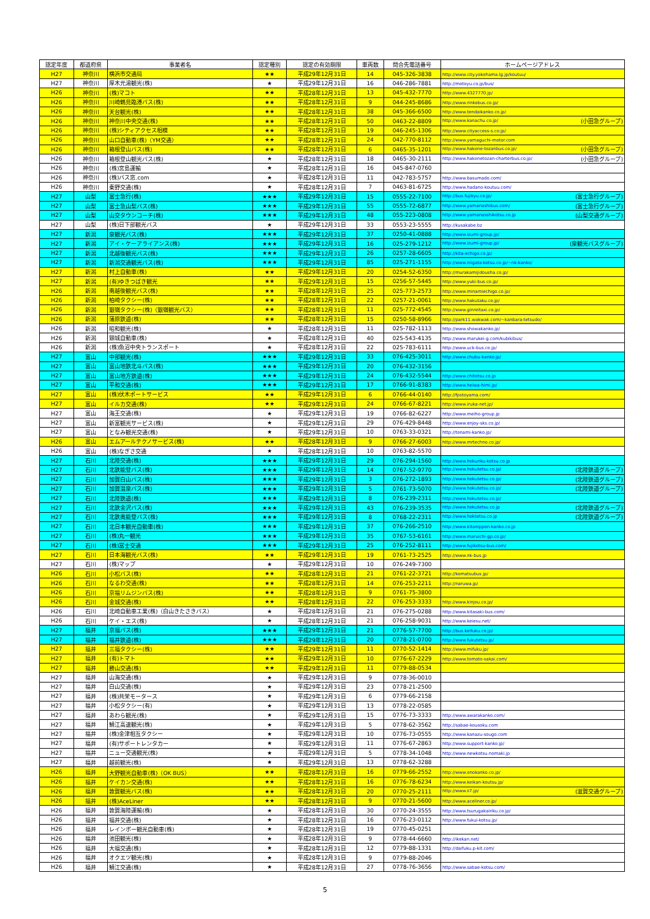| 認定年度 | 都道府県 | 事業者名 | 認定種別 | 認定の有効期限 | 車両数 | 問合先電話番号 | ホームページアドレス |
| --- | --- | --- | --- | --- | --- | --- | --- |
| H27 | 神奈川 | 横浜市交通局 | ★★ | 平成29年12月31日 | 14 | 045-326-3838 | http://www.city.yokohama.lg.jp/koutuu/ |
| H27 | 神奈川 | 厚木元湯観光(株) | ★ | 平成29年12月31日 | 16 | 046-286-7881 | http://motoyu.co.jp/bus/ |
| H26 | 神奈川 | (株)マコト | ★★ | 平成28年12月31日 | 13 | 045-432-7770 | http://www.4327770.jp/ |
| H26 | 神奈川 | 川崎鶴見臨港バス(株) | ★★ | 平成28年12月31日 | 9 | 044-245-8686 | http://www.rinkobus.co.jp/ |
| H26 | 神奈川 | 天台観光(株) | ★★ | 平成28年12月31日 | 38 | 045-366-6500 | http://www.tendaikanko.co.jp/ |
| H26 | 神奈川 | 神奈川中央交通(株) | ★★ | 平成28年12月31日 | 50 | 0463-22-8809 | http://www.kanachu.co.jp/ (小田急グループ) |
| H26 | 神奈川 | (株)シティアクセス相模 | ★★ | 平成28年12月31日 | 19 | 046-245-1306 | http://www.cityaccess-s.co.jp/ |
| H26 | 神奈川 | 山口自動車(株)（YM交通） | ★★ | 平成28年12月31日 | 24 | 042-770-8112 | http://www.yamaguchi-motor.com |
| H26 | 神奈川 | 箱根登山バス(株) | ★★ | 平成28年12月31日 | 6 | 0465-35-1201 | http://www.hakone-tozanbus.co.jp/ (小田急グループ) |
| H26 | 神奈川 | 箱根登山観光バス(株) | ★ | 平成28年12月31日 | 18 | 0465-30-2111 | http://www.hakonetozan-charterbus.co.jp/ (小田急グループ) |
| H26 | 神奈川 | (株)宮島運輸 | ★ | 平成28年12月31日 | 16 | 045-847-0760 | |
| H26 | 神奈川 | (株)バス窓.com | ★ | 平成28年12月31日 | 11 | 042-783-5757 | http://www.basumado.com/ |
| H26 | 神奈川 | 秦野交通(株) | ★ | 平成28年12月31日 | 7 | 0463-81-6725 | http://www.hadano-koutuu.com/ |
| H27 | 山梨 | 富士急行(株) | ★★★ | 平成29年12月31日 | 15 | 0555-22-7100 | http://bus.fujikyu.co.jp/ (富士急行グループ) |
| H27 | 山梨 | 富士急山梨バス(株) | ★★★ | 平成29年12月31日 | 55 | 0555-72-6877 | http://www.yamanashibus.com/ (富士急行グループ) |
| H27 | 山梨 | 山交タウンコーチ(株) | ★★★ | 平成29年12月31日 | 48 | 055-223-0808 | http://www.yamanasshikotsu.co.jp (山梨交通グループ) |
| H27 | 山梨 | (株)日下部観光バス | ★ | 平成29年12月31日 | 33 | 0553-23-5555 | http://kusakabe.bz |
| H27 | 新潟 | 泉観光バス(株) | ★★★ | 平成29年12月31日 | 37 | 0250-41-0888 | http://www.izumi-group.jp/ |
| H27 | 新潟 | アイ・ケーアライアンス(株) | ★★★ | 平成29年12月31日 | 16 | 025-279-1212 | http://www.izumi-group.jp/ (泉観光バスグループ) |
| H27 | 新潟 | 北越後観光バス(株) | ★★★ | 平成29年12月31日 | 26 | 0257-28-6605 | http://kita-echigo.co.jp/ |
| H27 | 新潟 | 新潟交通観光バス(株) | ★★★ | 平成29年12月31日 | 85 | 025-271-1155 | http://www.niigata-kotsu.co.jp/~nk-kanko/ |
| H27 | 新潟 | 村上自動車(株) | ★★ | 平成29年12月31日 | 20 | 0254-52-6350 | http://murakamijidousha.co.jp/ |
| H27 | 新潟 | (有)ゆきつばき観光 | ★★ | 平成29年12月31日 | 15 | 0256-57-5445 | http://www.yuki-bus.co.jp/ |
| H26 | 新潟 | 南越後観光バス(株) | ★★ | 平成28年12月31日 | 25 | 025-773-2573 | http://www.minamiechigo.co.jp/ |
| H26 | 新潟 | 柏崎タクシー(株) | ★★ | 平成28年12月31日 | 22 | 0257-21-0061 | http://www.hakutaku.co.jp/ |
| H26 | 新潟 | 銀嶺タクシー(株)（銀嶺観光バス） | ★★ | 平成28年12月31日 | 11 | 025-772-4545 | http://www.ginreitaxi.co.jp/ |
| H26 | 新潟 | 蒲原鉄道(株) | ★★ | 平成28年12月31日 | 15 | 0250-58-8966 | http://park11.wakwak.com/~kanbara-tetsudo/ |
| H26 | 新潟 | 昭和観光(株) | ★ | 平成28年12月31日 | 11 | 025-782-1113 | http://www.showakanko.jp/ |
| H26 | 新潟 | 頸城自動車(株) | ★ | 平成28年12月31日 | 40 | 025-543-4135 | http://www.marukei-g.com/kubikibus/ |
| H26 | 新潟 | (株)魚沼中央トランスポート | ★ | 平成28年12月31日 | 22 | 025-783-6111 | http://www.uck-bus.co.jp/ |
| H27 | 富山 | 中部観光(株) | ★★★ | 平成29年12月31日 | 33 | 076-425-3011 | http://www.chubu-kanko.jp/ |
| H27 | 富山 | 富山地鉄北斗バス(株) | ★★★ | 平成29年12月31日 | 20 | 076-432-3156 | |
| H27 | 富山 | 富山地方鉄道(株) | ★★★ | 平成29年12月31日 | 24 | 076-432-5544 | http://www.chitotsu.co.jp |
| H27 | 富山 | 平和交通(株) | ★★★ | 平成29年12月31日 | 17 | 0766-91-8383 | http://www.heiwa-himi.jp/ |
| H27 | 富山 | (株)伏木ポートサービス | ★★ | 平成29年12月31日 | 6 | 0766-44-0140 | http://fpstoyama.com/ |
| H27 | 富山 | イルカ交通(株) | ★★ | 平成29年12月31日 | 24 | 0766-67-8221 | http://www.iruka-net.jp/ |
| H27 | 富山 | 海王交通(株) | ★ | 平成29年12月31日 | 19 | 0766-82-6227 | http://www.meiho-group.jp |
| H27 | 富山 | 新富観光サービス(株) | ★ | 平成29年12月31日 | 29 | 076-429-8448 | http://www.enjoy-sks.co.jp/ |
| H27 | 富山 | となみ観光交通(株) | ★ | 平成29年12月31日 | 10 | 0763-33-0321 | http://tonami-kanko.jp/ |
| H26 | 富山 | エムアールテクノサービス(株) | ★★ | 平成28年12月31日 | 9 | 0766-27-6003 | http://www.mrtechno.co.jp/ |
| H26 | 富山 | (株)なぎさ交通 | ★ | 平成28年12月31日 | 10 | 0763-82-5570 | |
| H27 | 石川 | 北陸交通(株) | ★★★ | 平成29年12月31日 | 29 | 076-294-1560 | http://www.hokuriku-kotsu.co.jp |
| H27 | 石川 | 北鉄能登バス(株) | ★★★ | 平成29年12月31日 | 14 | 0767-52-9770 | http://www.hokutetsu.co.jp/ (北陸鉄道グループ) |
| H27 | 石川 | 加賀白山バス(株) | ★★★ | 平成29年12月31日 | 3 | 076-272-1893 | http://www.hokutetsu.co.jp/ (北陸鉄道グループ) |
| H27 | 石川 | 加賀温泉バス(株) | ★★★ | 平成29年12月31日 | 5 | 0761-73-5070 | http://www.hokutetsu.co.jp/ (北陸鉄道グループ) |
| H27 | 石川 | 北陸鉄道(株) | ★★★ | 平成29年12月31日 | 8 | 076-239-2311 | http://www.hokutetsu.co.jp/ |
| H27 | 石川 | 北鉄金沢バス(株) | ★★★ | 平成29年12月31日 | 43 | 076-239-3535 | http://www.hokutetsu.co.jp (北陸鉄道グループ) |
| H27 | 石川 | 北鉄奥能登バス(株) | ★★★ | 平成29年12月31日 | 8 | 0768-22-2311 | http://www.hoktetsu.co.jp (北陸鉄道グループ) |
| H27 | 石川 | 北日本観光自動車(株) | ★★★ | 平成29年12月31日 | 37 | 076-266-2510 | http://www.kitanippon-kanko.co.jp |
| H27 | 石川 | (株)丸一観光 | ★★★ | 平成29年12月31日 | 35 | 0767-53-6161 | http://www.maruichi-gp.co.jp/ |
| H27 | 石川 | (株)冨士交通 | ★★★ | 平成29年12月31日 | 25 | 076-252-8111 | http://www.fujikotsu-bus.com/ |
| H27 | 石川 | 日本海観光バス(株) | ★★ | 平成29年12月31日 | 19 | 0761-73-2525 | http://www.nk-bus.jp |
| H27 | 石川 | (株)マップ | ★ | 平成29年12月31日 | 10 | 076-249-7300 | |
| H26 | 石川 | 小松バス(株) | ★★ | 平成28年12月31日 | 21 | 0761-22-3721 | http://komatsubus.jp/ |
| H26 | 石川 | なるわ交通(株) | ★★ | 平成28年12月31日 | 14 | 076-253-2211 | http://naruwa.jp/ |
| H26 | 石川 | 京福リムジンバス(株) | ★★ | 平成28年12月31日 | 9 | 0761-75-3800 | |
| H26 | 石川 | 金城交通(株) | ★★ | 平成28年12月31日 | 22 | 076-253-3333 | http://www.kinjou.co.jp/ |
| H26 | 石川 | 北崎自動車工業(株)（白山きたさきバス） | ★ | 平成28年12月31日 | 21 | 076-275-0288 | http://www.kitasaki-bus.com/ |
| H26 | 石川 | ケイ・エス(株) | ★ | 平成28年12月31日 | 21 | 076-258-9031 | http://www.keiesu.net/ |
| H27 | 福井 | 京福バス(株) | ★★★ | 平成29年12月31日 | 21 | 0776-57-7700 | http://bus.keifuku.co.jp/ |
| H27 | 福井 | 福井鉄道(株) | ★★★ | 平成29年12月31日 | 20 | 0778-21-0700 | http://www.fukutetsu.jp/ |
| H27 | 福井 | 三福タクシー(株) | ★★ | 平成29年12月31日 | 11 | 0770-52-1414 | http://www.mifuku.jp/ |
| H27 | 福井 | (有)トマト | ★★ | 平成29年12月31日 | 10 | 0776-67-2229 | http://www.tomato-sakai.com/ |
| H27 | 福井 | 勝山交通(株) | ★★ | 平成29年12月31日 | 11 | 0779-88-0534 | |
| H27 | 福井 | 山海交通(株) | ★ | 平成29年12月31日 | 9 | 0778-36-0010 | |
| H27 | 福井 | 白山交通(株) | ★ | 平成29年12月31日 | 23 | 0778-21-2500 | |
| H27 | 福井 | (株)共栄モータース | ★ | 平成29年12月31日 | 6 | 0779-66-2158 | |
| H27 | 福井 | 小松タクシー(有) | ★ | 平成29年12月31日 | 13 | 0778-22-0585 | |
| H27 | 福井 | あわら観光(株) | ★ | 平成29年12月31日 | 15 | 0776-73-3333 | http://www.awarakanko.com/ |
| H27 | 福井 | 鯖江高速観光(株) | ★ | 平成29年12月31日 | 5 | 0778-62-3562 | http://sabae-kousoku.com |
| H27 | 福井 | (株)金津相互タクシー | ★ | 平成29年12月31日 | 10 | 0776-73-0555 | http://www.kanazu-sougo.com |
| H27 | 福井 | (有)サポートレンタカー | ★ | 平成29年12月31日 | 11 | 0776-67-2863 | http://www.support-kanko.jp/ |
| H27 | 福井 | ニュー交通観光(株) | ★ | 平成29年12月31日 | 5 | 0778-34-1048 | http://www.newkotsu.nomaki.jp |
| H27 | 福井 | 越前観光(株) | ★ | 平成29年12月31日 | 13 | 0778-62-3288 | |
| H26 | 福井 | 大野観光自動車(株)（OK BUS） | ★★ | 平成28年12月31日 | 16 | 0779-66-2552 | http://www.onokanko.co.jp/ |
| H26 | 福井 | ケイカン交通(株) | ★★ | 平成28年12月31日 | 16 | 0776-78-6234 | http://www.keikan-koutsu.jp/ |
| H26 | 福井 | 敦賀観光バス(株) | ★★ | 平成28年12月31日 | 20 | 0770-25-2111 | http://www.ii7.jp/ (滋賀交通グループ) |
| H26 | 福井 | (株)AceLiner | ★★ | 平成28年12月31日 | 9 | 0770-21-5600 | http://www.aceliner.co.jp/ |
| H26 | 福井 | 敦賀海陸運輸(株) | ★ | 平成28年12月31日 | 30 | 0770-24-3555 | http://www.tsurugakairiku.co.jp/ |
| H26 | 福井 | 福井交通(株) | ★ | 平成28年12月31日 | 16 | 0776-23-0112 | http://www.fukui-kotsu.jp/ |
| H26 | 福井 | レインボー観光自動車(株) | ★ | 平成28年12月31日 | 19 | 0770-45-0251 | |
| H26 | 福井 | 池田観光(株) | ★ | 平成28年12月31日 | 9 | 0778-44-6660 | http://ikekan.net/ |
| H26 | 福井 | 大福交通(株) | ★ | 平成28年12月31日 | 12 | 0779-88-1331 | http://daifuku.p-kit.com/ |
| H26 | 福井 | オクエツ観光(株) | ★ | 平成28年12月31日 | 9 | 0779-88-2046 | |
| H26 | 福井 | 鯖江交通(株) | ★ | 平成28年12月31日 | 27 | 0778-76-3656 | http://www.sabae-kotsu.com/ |
5